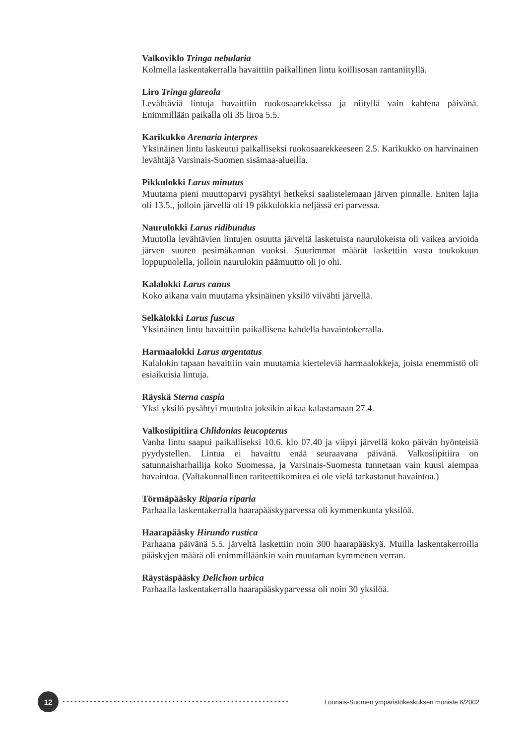Valkoviklo Tringa nebularia
Kolmella laskentakerralla havaittiin paikallinen lintu koillisosan rantaniityllä.
Liro Tringa glareola
Levähtäviä lintuja havaittiin ruokosaarekkeissa ja niityllä vain kahtena päivänä. Enimmillään paikalla oli 35 liroa 5.5.
Karikukko Arenaria interpres
Yksinäinen lintu laskeutui paikalliseksi ruokosaarekkeeseen 2.5. Karikukko on harvinainen levähtäjä Varsinais-Suomen sisämaa-alueilla.
Pikkulokki Larus minutus
Muutama pieni muuttoparvi pysähtyi hetkeksi saalistelemaan järven pinnalle. Eniten lajia oli 13.5., jolloin järvellä oli 19 pikkulokkia neljässä eri parvessa.
Naurulokki Larus ridibundus
Muutolla levähtävien lintujen osuutta järveltä lasketuista naurulokeista oli vaikea arvioida järven suuren pesimäkannan vuoksi. Suurimmat määrät laskettiin vasta toukokuun loppupuolella, jolloin naurulokin päämuutto oli jo ohi.
Kalalokki Larus canus
Koko aikana vain muutama yksinäinen yksilö viivähti järvellä.
Selkälokki Larus fuscus
Yksinäinen lintu havaittiin paikallisena kahdella havaintokerralla.
Harmaalokki Larus argentatus
Kalalokin tapaan havaittiin vain muutamia kierteleviä harmaalokkeja, joista enemmistö oli esiaikuisia lintuja.
Räyskä Sterna caspia
Yksi yksilö pysähtyi muutolta joksikin aikaa kalastamaan 27.4.
Valkosiipitiira Chlidonias leucopterus
Vanha lintu saapui paikalliseksi 10.6. klo 07.40 ja viipyi järvellä koko päivän hyönteisiä pyydystellen. Lintua ei havaittu enää seuraavana päivänä. Valkosiipitiira on satunnaisharhailija koko Suomessa, ja Varsinais-Suomesta tunnetaan vain kuusi aiempaa havaintoa. (Valtakunnallinen rariteettikomitea ei ole vielä tarkastanut havaintoa.)
Törmäpääsky Riparia riparia
Parhaalla laskentakerralla haarapääskyparvessa oli kymmenkunta yksilöä.
Haarapääsky Hirundo rustica
Parhaana päivänä 5.5. järveltä laskettiin noin 300 haarapääskyä. Muilla laskentakerroilla pääskyjen määrä oli enimmillään­kin vain muutaman kymmenen verran.
Räystäspääsky Delichon urbica
Parhaalla laskentakerralla haarapääskyparvessa oli noin 30 yksilöä.
12
•••••••••••••••••••••••••••••••••••••••••••••••••••••••••• Lounais-Suomen ympäristökeskuksen moniste 6/2002